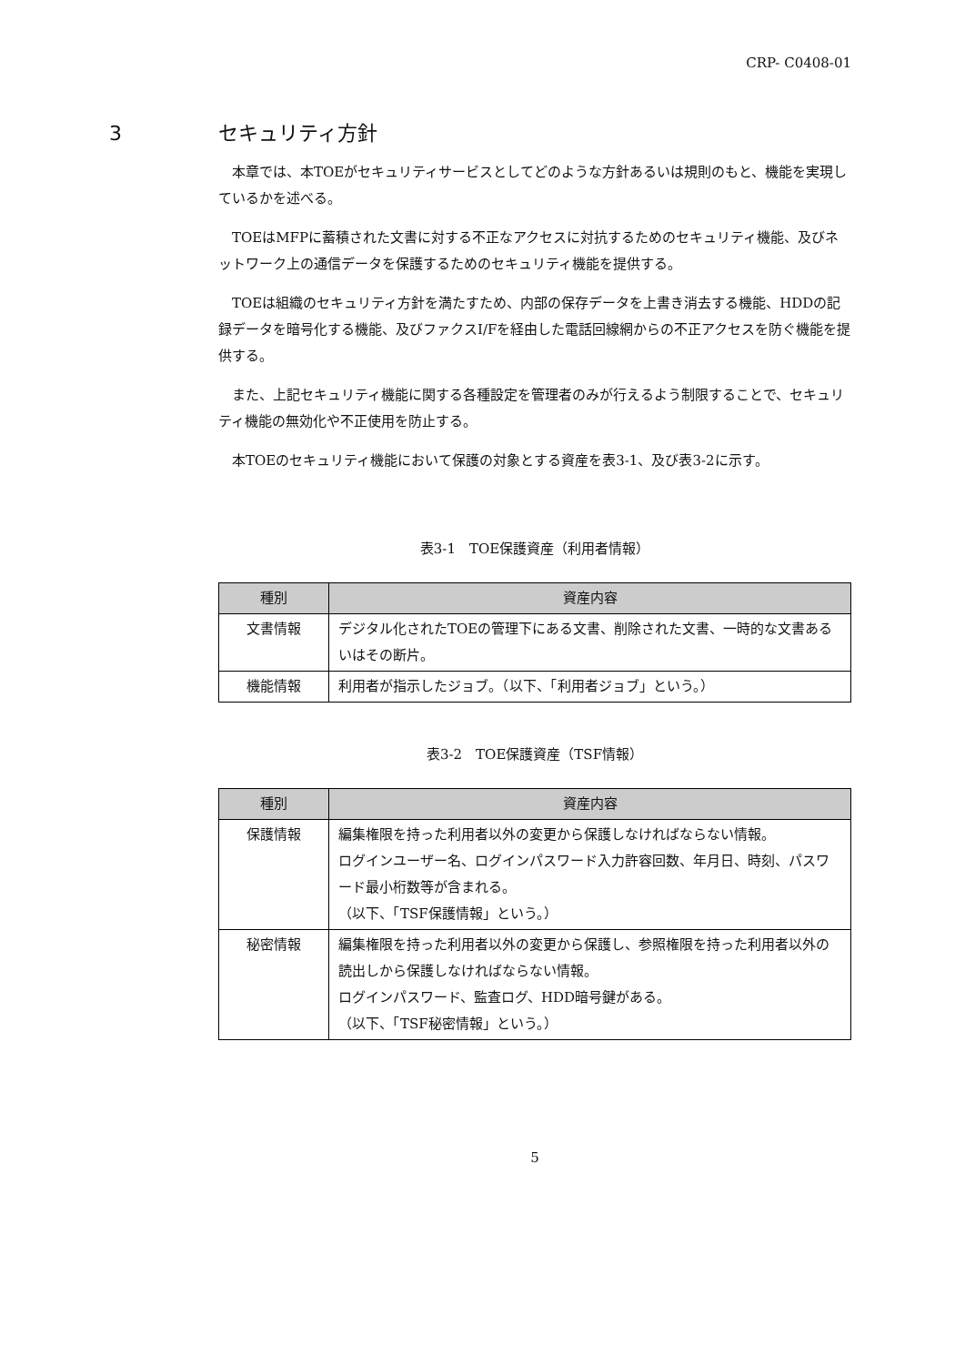CRP- C0408-01
3 セキュリティ方針
本章では、本TOEがセキュリティサービスとしてどのような方針あるいは規則のもと、機能を実現しているかを述べる。
TOEはMFPに蓄積された文書に対する不正なアクセスに対抗するためのセキュリティ機能、及びネットワーク上の通信データを保護するためのセキュリティ機能を提供する。
TOEは組織のセキュリティ方針を満たすため、内部の保存データを上書き消去する機能、HDDの記録データを暗号化する機能、及びファクスI/Fを経由した電話回線網からの不正アクセスを防ぐ機能を提供する。
また、上記セキュリティ機能に関する各種設定を管理者のみが行えるよう制限することで、セキュリティ機能の無効化や不正使用を防止する。
本TOEのセキュリティ機能において保護の対象とする資産を表3-1、及び表3-2に示す。
表3-1　TOE保護資産（利用者情報）
| 種別 | 資産内容 |
| --- | --- |
| 文書情報 | デジタル化されたTOEの管理下にある文書、削除された文書、一時的な文書あるいはその断片。 |
| 機能情報 | 利用者が指示したジョブ。（以下、「利用者ジョブ」という。） |
表3-2　TOE保護資産（TSF情報）
| 種別 | 資産内容 |
| --- | --- |
| 保護情報 | 編集権限を持った利用者以外の変更から保護しなければならない情報。 ログインユーザー名、ログインパスワード入力許容回数、年月日、時刻、パスワード最小桁数等が含まれる。 （以下、「TSF保護情報」という。） |
| 秘密情報 | 編集権限を持った利用者以外の変更から保護し、参照権限を持った利用者以外の読出しから保護しなければならない情報。 ログインパスワード、監査ログ、HDD暗号鍵がある。 （以下、「TSF秘密情報」という。） |
5